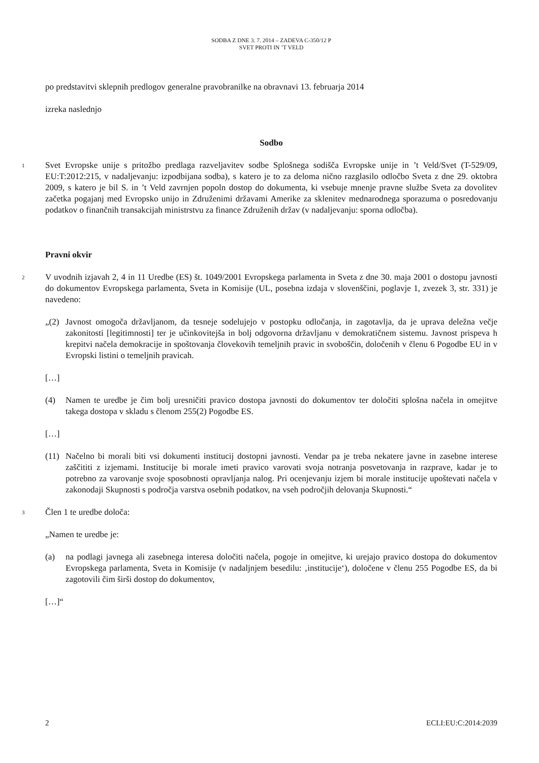SODBA Z DNE 3. 7. 2014 – ZADEVA C-350/12 P
SVET PROTI IN ’T VELD
po predstavitvi sklepnih predlogov generalne pravobranilke na obravnavi 13. februarja 2014
izreka naslednjo
Sodbo
1
Svet Evropske unije s pritožbo predlaga razveljavitev sodbe Splošnega sodišča Evropske unije in ’t Veld/Svet (T-529/09, EU:T:2012:215, v nadaljevanju: izpodbijana sodba), s katero je to za deloma nično razglasilo odločbo Sveta z dne 29. oktobra 2009, s katero je bil S. in ’t Veld zavrnjen popoln dostop do dokumenta, ki vsebuje mnenje pravne službe Sveta za dovolitev začetka pogajanj med Evropsko unijo in Združenimi državami Amerike za sklenitev mednarodnega sporazuma o posredovanju podatkov o finančnih transakcijah ministrstvu za finance Združenih držav (v nadaljevanju: sporna odločba).
Pravni okvir
2
V uvodnih izjavah 2, 4 in 11 Uredbe (ES) št. 1049/2001 Evropskega parlamenta in Sveta z dne 30. maja 2001 o dostopu javnosti do dokumentov Evropskega parlamenta, Sveta in Komisije (UL, posebna izdaja v slovenščini, poglavje 1, zvezek 3, str. 331) je navedeno:
„(2) Javnost omogoča državljanom, da tesneje sodelujejo v postopku odločanja, in zagotavlja, da je uprava deležna večje zakonitosti [legitimnosti] ter je učinkovitejša in bolj odgovorna državljanu v demokratičnem sistemu. Javnost prispeva h krepitvi načela demokracije in spoštovanja človekovih temeljnih pravic in svoboščin, določenih v členu 6 Pogodbe EU in v Evropski listini o temeljnih pravicah.
[…]
(4) Namen te uredbe je čim bolj uresničiti pravico dostopa javnosti do dokumentov ter določiti splošna načela in omejitve takega dostopa v skladu s členom 255(2) Pogodbe ES.
[…]
(11) Načelno bi morali biti vsi dokumenti institucij dostopni javnosti. Vendar pa je treba nekatere javne in zasebne interese zaščititi z izjemami. Institucije bi morale imeti pravico varovati svoja notranja posvetovanja in razprave, kadar je to potrebno za varovanje svoje sposobnosti opravljanja nalog. Pri ocenjevanju izjem bi morale institucije upoštevati načela v zakonodaji Skupnosti s področja varstva osebnih podatkov, na vseh področjih delovanja Skupnosti.“
3
Člen 1 te uredbe določa:
„Namen te uredbe je:
(a) na podlagi javnega ali zasebnega interesa določiti načela, pogoje in omejitve, ki urejajo pravico dostopa do dokumentov Evropskega parlamenta, Sveta in Komisije (v nadaljnjem besedilu: ‚institucije‘), določene v členu 255 Pogodbe ES, da bi zagotovili čim širši dostop do dokumentov,
[…]“
2 ECLI:EU:C:2014:2039